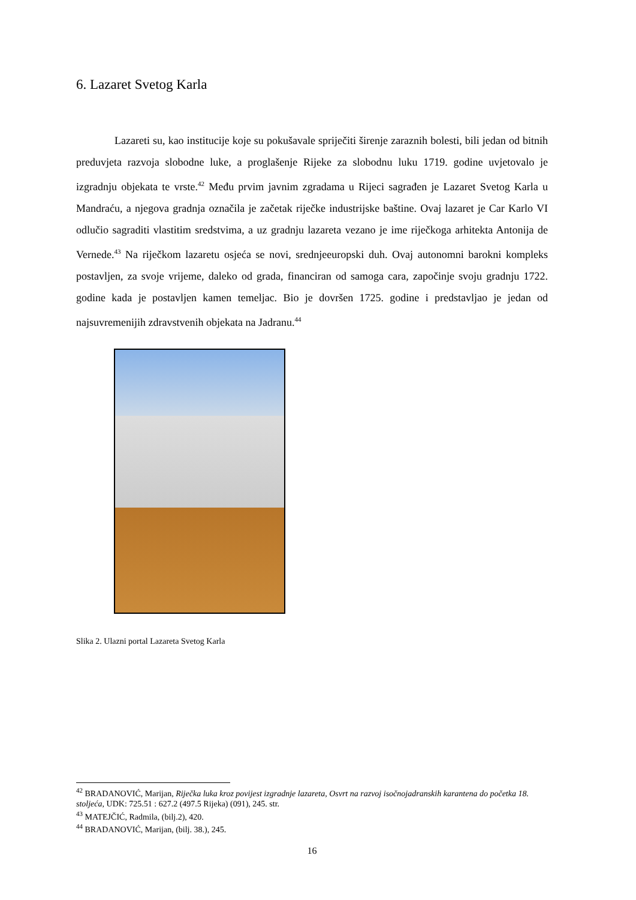6. Lazaret Svetog Karla
Lazareti su, kao institucije koje su pokušavale spriječiti širenje zaraznih bolesti, bili jedan od bitnih preduvjeta razvoja slobodne luke, a proglašenje Rijeke za slobodnu luku 1719. godine uvjetovalo je izgradnju objekata te vrste.<sup>42</sup> Među prvim javnim zgradama u Rijeci sagrađen je Lazaret Svetog Karla u Mandraću, a njegova gradnja označila je začetak riječke industrijske baštine. Ovaj lazaret je Car Karlo VI odlučio sagraditi vlastitim sredstvima, a uz gradnju lazareta vezano je ime riječkoga arhitekta Antonija de Vernede.<sup>43</sup> Na riječkom lazaretu osjeća se novi, srednjeeuropski duh. Ovaj autonomni barokni kompleks postavljen, za svoje vrijeme, daleko od grada, financiran od samoga cara, započinje svoju gradnju 1722. godine kada je postavljen kamen temeljac. Bio je dovršen 1725. godine i predstavljao je jedan od najsuvremenijih zdravstvenih objekata na Jadranu.<sup>44</sup>
Slika 2. Ulazni portal Lazareta Svetog Karla
<sup>42</sup> BRADANOVIĆ, Marijan, Riječka luka kroz povijest izgradnje lazareta, Osvrt na razvoj isočnojadranskih karantena do početka 18. stoljeća, UDK: 725.51 : 627.2 (497.5 Rijeka) (091), 245. str.
<sup>43</sup> MATEJČIĆ, Radmila, (bilj.2), 420.
<sup>44</sup> BRADANOVIĆ, Marijan, (bilj. 38.), 245.
16